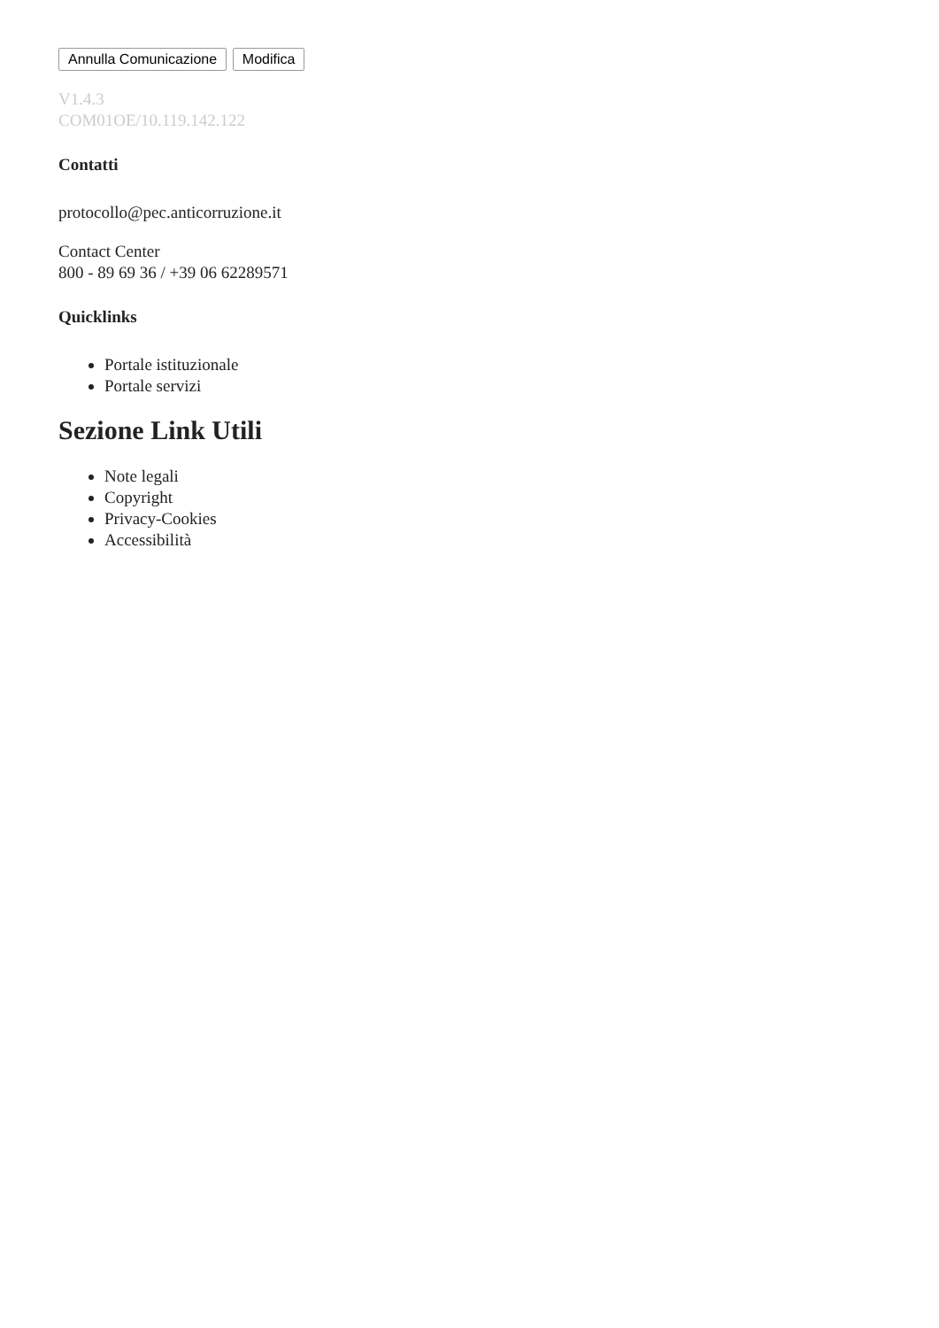Annulla Comunicazione Modifica
V1.4.3
COM01OE/10.119.142.122
Contatti
protocollo@pec.anticorruzione.it
Contact Center
800 - 89 69 36 / +39 06 62289571
Quicklinks
Portale istituzionale
Portale servizi
Sezione Link Utili
Note legali
Copyright
Privacy-Cookies
Accessibilità